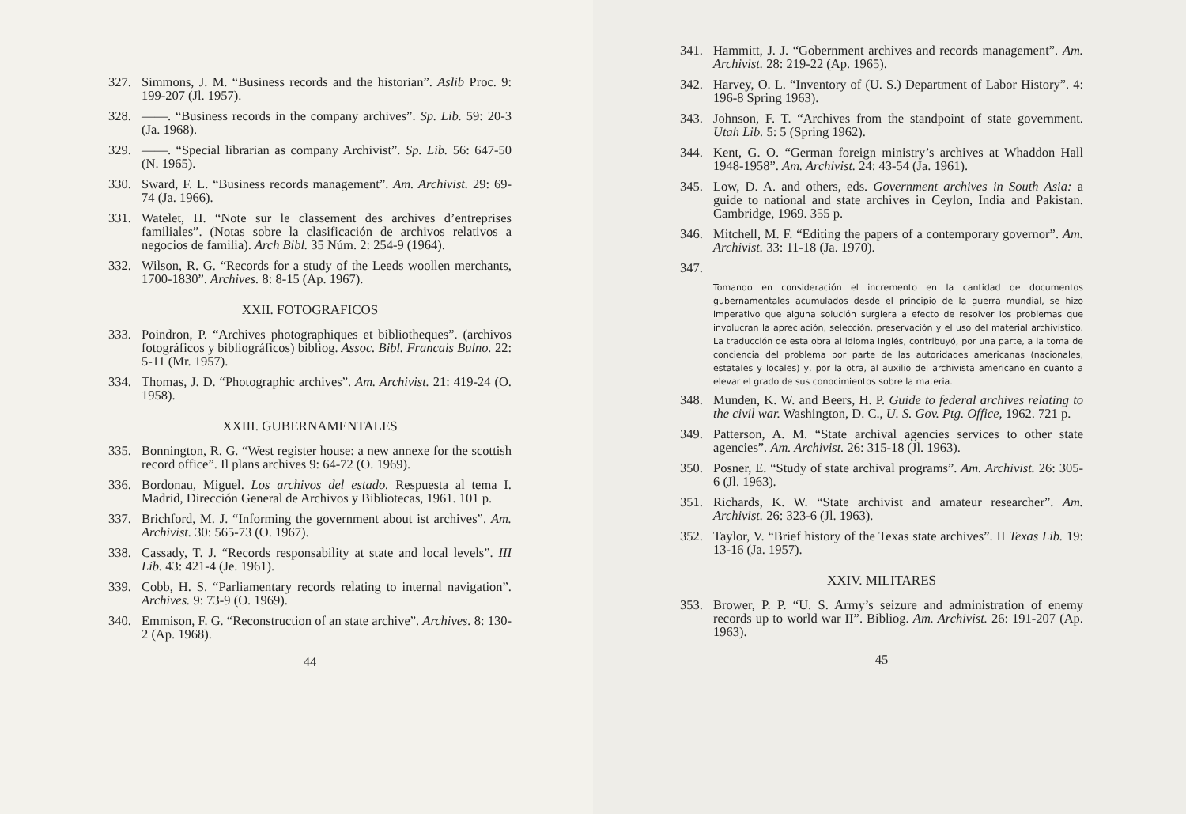327. Simmons, J. M. “Business records and the historian”. Aslib Proc. 9: 199-207 (Jl. 1957).
328. ——. “Business records in the company archives”. Sp. Lib. 59: 20-3 (Ja. 1968).
329. ——. “Special librarian as company Archivist”. Sp. Lib. 56: 647-50 (N. 1965).
330. Sward, F. L. “Business records management”. Am. Archivist. 29: 69-74 (Ja. 1966).
331. Watelet, H. “Note sur le classement des archives d’entreprises familiales”. (Notas sobre la clasificación de archivos relativos a negocios de familia). Arch Bibl. 35 Núm. 2: 254-9 (1964).
332. Wilson, R. G. “Records for a study of the Leeds woollen merchants, 1700-1830”. Archives. 8: 8-15 (Ap. 1967).
XXII. FOTOGRAFICOS
333. Poindron, P. “Archives photographiques et bibliotheques”. (archivos fotográficos y bibliográficos) bibliog. Assoc. Bibl. Francais Bulno. 22: 5-11 (Mr. 1957).
334. Thomas, J. D. “Photographic archives”. Am. Archivist. 21: 419-24 (O. 1958).
XXIII. GUBERNAMENTALES
335. Bonnington, R. G. “West register house: a new annexe for the scottish record office”. Il plans archives 9: 64-72 (O. 1969).
336. Bordonau, Miguel. Los archivos del estado. Respuesta al tema I. Madrid, Dirección General de Archivos y Bibliotecas, 1961. 101 p.
337. Brichford, M. J. “Informing the government about ist archives”. Am. Archivist. 30: 565-73 (O. 1967).
338. Cassady, T. J. “Records responsability at state and local levels”. III Lib. 43: 421-4 (Je. 1961).
339. Cobb, H. S. “Parliamentary records relating to internal navigation”. Archives. 9: 73-9 (O. 1969).
340. Emmison, F. G. “Reconstruction of an state archive”. Archives. 8: 130-2 (Ap. 1968).
44
341. Hammitt, J. J. “Gobernment archives and records management”. Am. Archivist. 28: 219-22 (Ap. 1965).
342. Harvey, O. L. “Inventory of (U. S.) Department of Labor History”. 4: 196-8 Spring 1963).
343. Johnson, F. T. “Archives from the standpoint of state government. Utah Lib. 5: 5 (Spring 1962).
344. Kent, G. O. “German foreign ministry’s archives at Whaddon Hall 1948-1958”. Am. Archivist. 24: 43-54 (Ja. 1961).
345. Low, D. A. and others, eds. Government archives in South Asia: a guide to national and state archives in Ceylon, India and Pakistan. Cambridge, 1969. 355 p.
346. Mitchell, M. F. “Editing the papers of a contemporary governor”. Am. Archivist. 33: 11-18 (Ja. 1970).
347.
Tomando en consideración el incremento en la cantidad de documentos gubernamentales acumulados desde el principio de la guerra mundial, se hizo imperativo que alguna solución surgiera a efecto de resolver los problemas que involucran la apreciación, selección, preservación y el uso del material archivístico. La traducción de esta obra al idioma Inglés, contribuyó, por una parte, a la toma de conciencia del problema por parte de las autoridades americanas (nacionales, estatales y locales) y, por la otra, al auxilio del archivista americano en cuanto a elevar el grado de sus conocimientos sobre la materia.
348. Munden, K. W. and Beers, H. P. Guide to federal archives relating to the civil war. Washington, D. C., U. S. Gov. Ptg. Office, 1962. 721 p.
349. Patterson, A. M. “State archival agencies services to other state agencies”. Am. Archivist. 26: 315-18 (Jl. 1963).
350. Posner, E. “Study of state archival programs”. Am. Archivist. 26: 305-6 (Jl. 1963).
351. Richards, K. W. “State archivist and amateur researcher”. Am. Archivist. 26: 323-6 (Jl. 1963).
352. Taylor, V. “Brief history of the Texas state archives”. II Texas Lib. 19: 13-16 (Ja. 1957).
XXIV. MILITARES
353. Brower, P. P. “U. S. Army’s seizure and administration of enemy records up to world war II”. Bibliog. Am. Archivist. 26: 191-207 (Ap. 1963).
45